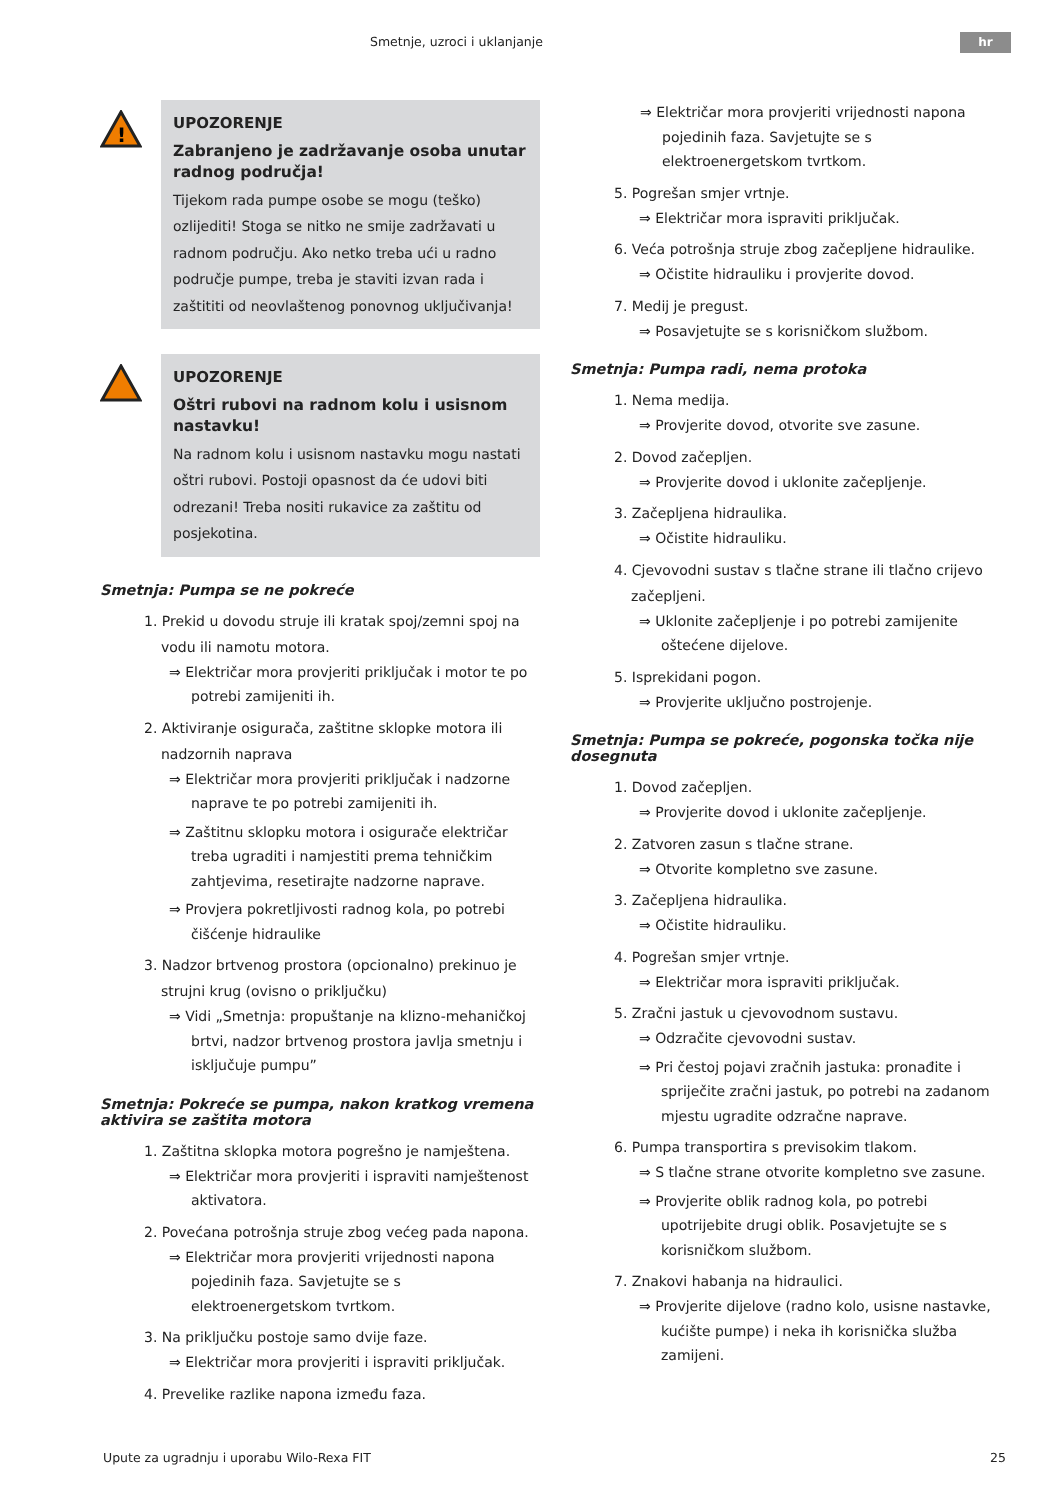Smetnje, uzroci i uklanjanje hr
!
UPOZORENJE
Zabranjeno je zadržavanje osoba unutar radnog područja!
Tijekom rada pumpe osobe se mogu (teško) ozlijediti! Stoga se nitko ne smije zadržavati u radnom području. Ako netko treba ući u radno područje pumpe, treba je staviti izvan rada i zaštititi od neovlaštenog ponovnog uključivanja!
UPOZORENJE
Oštri rubovi na radnom kolu i usisnom nastavku!
Na radnom kolu i usisnom nastavku mogu nastati oštri rubovi. Postoji opasnost da će udovi biti odrezani! Treba nositi rukavice za zaštitu od posjekotina.
Smetnja: Pumpa se ne pokreće
1. Prekid u dovodu struje ili kratak spoj/zemni spoj na vodu ili namotu motora.
⇒ Električar mora provjeriti priključak i motor te po potrebi zamijeniti ih.
2. Aktiviranje osigurača, zaštitne sklopke motora ili nadzornih naprava
⇒ Električar mora provjeriti priključak i nadzorne naprave te po potrebi zamijeniti ih.
⇒ Zaštitnu sklopku motora i osigurače električar treba ugraditi i namjestiti prema tehničkim zahtjevima, resetirajte nadzorne naprave.
⇒ Provjera pokretljivosti radnog kola, po potrebi čišćenje hidraulike
3. Nadzor brtvenog prostora (opcionalno) prekinuo je strujni krug (ovisno o priključku)
⇒ Vidi „Smetnja: propuštanje na klizno-mehaničkoj brtvi, nadzor brtvenog prostora javlja smetnju i isključuje pumpu”
Smetnja: Pokreće se pumpa, nakon kratkog vremena aktivira se zaštita motora
1. Zaštitna sklopka motora pogrešno je namještena.
⇒ Električar mora provjeriti i ispraviti namještenost aktivatora.
2. Povećana potrošnja struje zbog većeg pada napona.
⇒ Električar mora provjeriti vrijednosti napona pojedinih faza. Savjetujte se s elektroenergetskom tvrtkom.
3. Na priključku postoje samo dvije faze.
⇒ Električar mora provjeriti i ispraviti priključak.
4. Prevelike razlike napona između faza.
⇒ Električar mora provjeriti vrijednosti napona pojedinih faza. Savjetujte se s elektroenergetskom tvrtkom.
5. Pogrešan smjer vrtnje.
⇒ Električar mora ispraviti priključak.
6. Veća potrošnja struje zbog začepljene hidraulike.
⇒ Očistite hidrauliku i provjerite dovod.
7. Medij je pregust.
⇒ Posavjetujte se s korisničkom službom.
Smetnja: Pumpa radi, nema protoka
1. Nema medija.
⇒ Provjerite dovod, otvorite sve zasune.
2. Dovod začepljen.
⇒ Provjerite dovod i uklonite začepljenje.
3. Začepljena hidraulika.
⇒ Očistite hidrauliku.
4. Cjevovodni sustav s tlačne strane ili tlačno crijevo začepljeni.
⇒ Uklonite začepljenje i po potrebi zamijenite oštećene dijelove.
5. Isprekidani pogon.
⇒ Provjerite uključno postrojenje.
Smetnja: Pumpa se pokreće, pogonska točka nije dosegnuta
1. Dovod začepljen.
⇒ Provjerite dovod i uklonite začepljenje.
2. Zatvoren zasun s tlačne strane.
⇒ Otvorite kompletno sve zasune.
3. Začepljena hidraulika.
⇒ Očistite hidrauliku.
4. Pogrešan smjer vrtnje.
⇒ Električar mora ispraviti priključak.
5. Zračni jastuk u cjevovodnom sustavu.
⇒ Odzračite cjevovodni sustav.
⇒ Pri čestoj pojavi zračnih jastuka: pronađite i spriječite zračni jastuk, po potrebi na zadanom mjestu ugradite odzračne naprave.
6. Pumpa transportira s previsokim tlakom.
⇒ S tlačne strane otvorite kompletno sve zasune.
⇒ Provjerite oblik radnog kola, po potrebi upotrijebite drugi oblik. Posavjetujte se s korisničkom službom.
7. Znakovi habanja na hidraulici.
⇒ Provjerite dijelove (radno kolo, usisne nastavke, kućište pumpe) i neka ih korisnička služba zamijeni.
Upute za ugradnju i uporabu Wilo-Rexa FIT
25